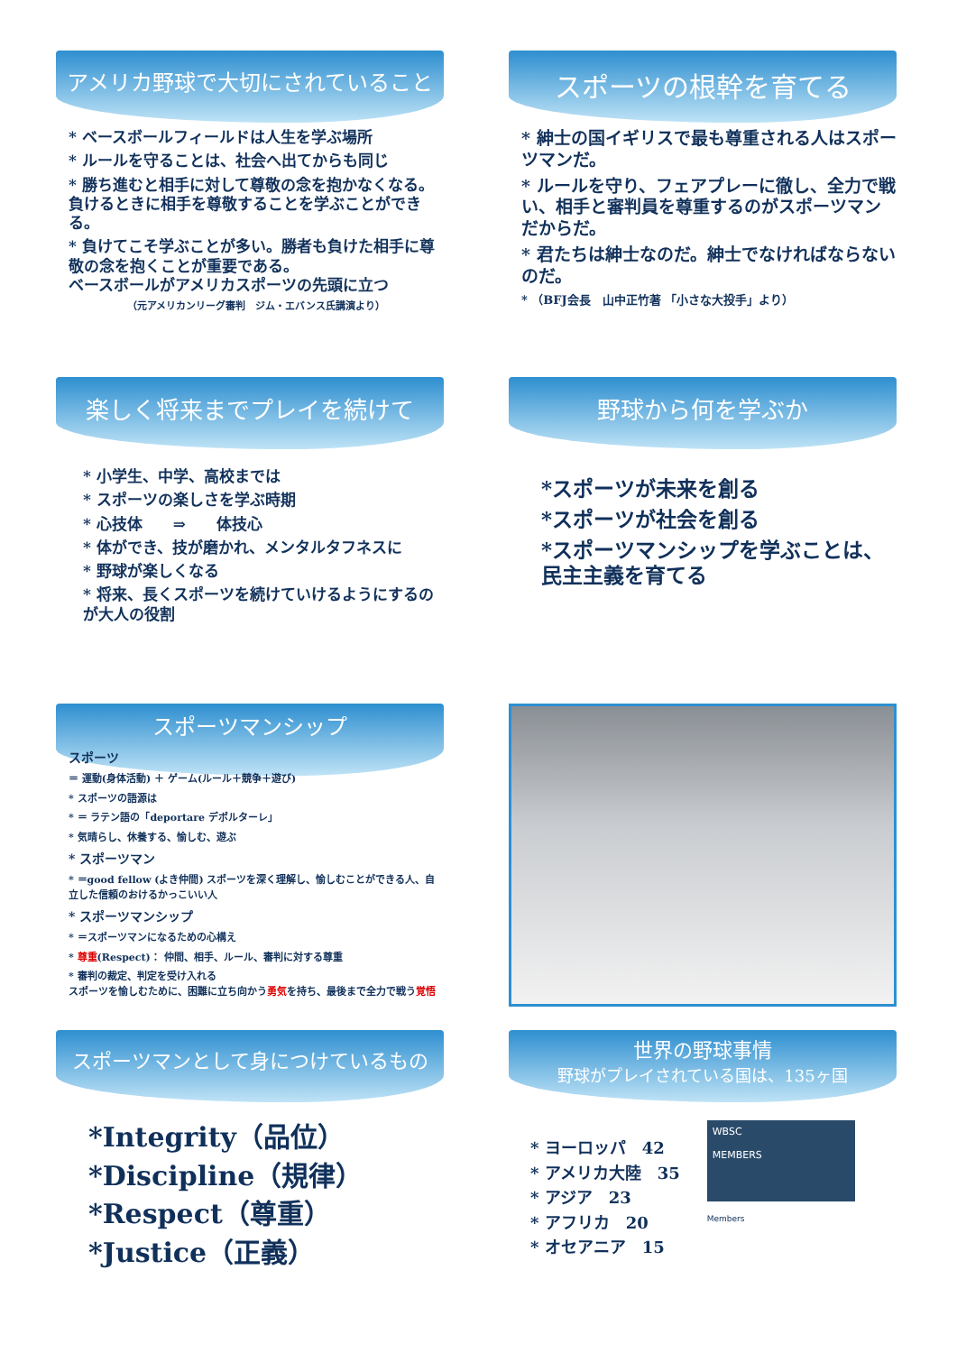アメリカ野球で大切にされていること
* ベースボールフィールドは人生を学ぶ場所
* ルールを守ることは、社会へ出てからも同じ
* 勝ち進むと相手に対して尊敬の念を抱かなくなる。負けるときに相手を尊敬することを学ぶことができる。
* 負けてこそ学ぶことが多い。勝者も負けた相手に尊敬の念を抱くことが重要である。
ベースボールがアメリカスポーツの先頭に立つ
（元アメリカンリーグ審判　ジム・エバンス氏講演より）
スポーツの根幹を育てる
* 紳士の国イギリスで最も尊重される人はスポーツマンだ。
* ルールを守り、フェアプレーに徹し、全力で戦い、相手と審判員を尊重するのがスポーツマンだからだ。
* 君たちは紳士なのだ。紳士でなければならないのだ。
* （BFJ会長　山中正竹著 「小さな大投手」より）
楽しく将来までプレイを続けて
* 小学生、中学、高校までは
* スポーツの楽しさを学ぶ時期
* 心技体　　⇒　　体技心
* 体ができ、技が磨かれ、メンタルタフネスに
* 野球が楽しくなる
* 将来、長くスポーツを続けていけるようにするのが大人の役割
野球から何を学ぶか
*スポーツが未来を創る
*スポーツが社会を創る
*スポーツマンシップを学ぶことは、民主主義を育てる
スポーツマンシップ
スポーツ
＝ 運動(身体活動) ＋ ゲーム(ルール＋競争＋遊び)
* スポーツの語源は
* ＝ ラテン語の「deportare デポルターレ」
* 気晴らし、休養する、愉しむ、遊ぶ
* スポーツマン
* ＝good fellow (よき仲間) スポーツを深く理解し、愉しむことができる人、自立した信頼のおけるかっこいい人
* スポーツマンシップ
* ＝スポーツマンになるための心構え
* 尊重(Respect)： 仲間、相手、ルール、審判に対する尊重
* 審判の裁定、判定を受け入れる
スポーツを愉しむために、困難に立ち向かう勇気を持ち、最後まで全力で戦う覚悟
スポーツマンとして身につけているもの
*Integrity（品位）
*Discipline（規律）
*Respect（尊重）
*Justice（正義）
世界の野球事情
野球がプレイされている国は、135ヶ国
* ヨーロッパ　42
* アメリカ大陸　35
* アジア　23
* アフリカ　20
* オセアニア　15
WBSC
MEMBERS
Members